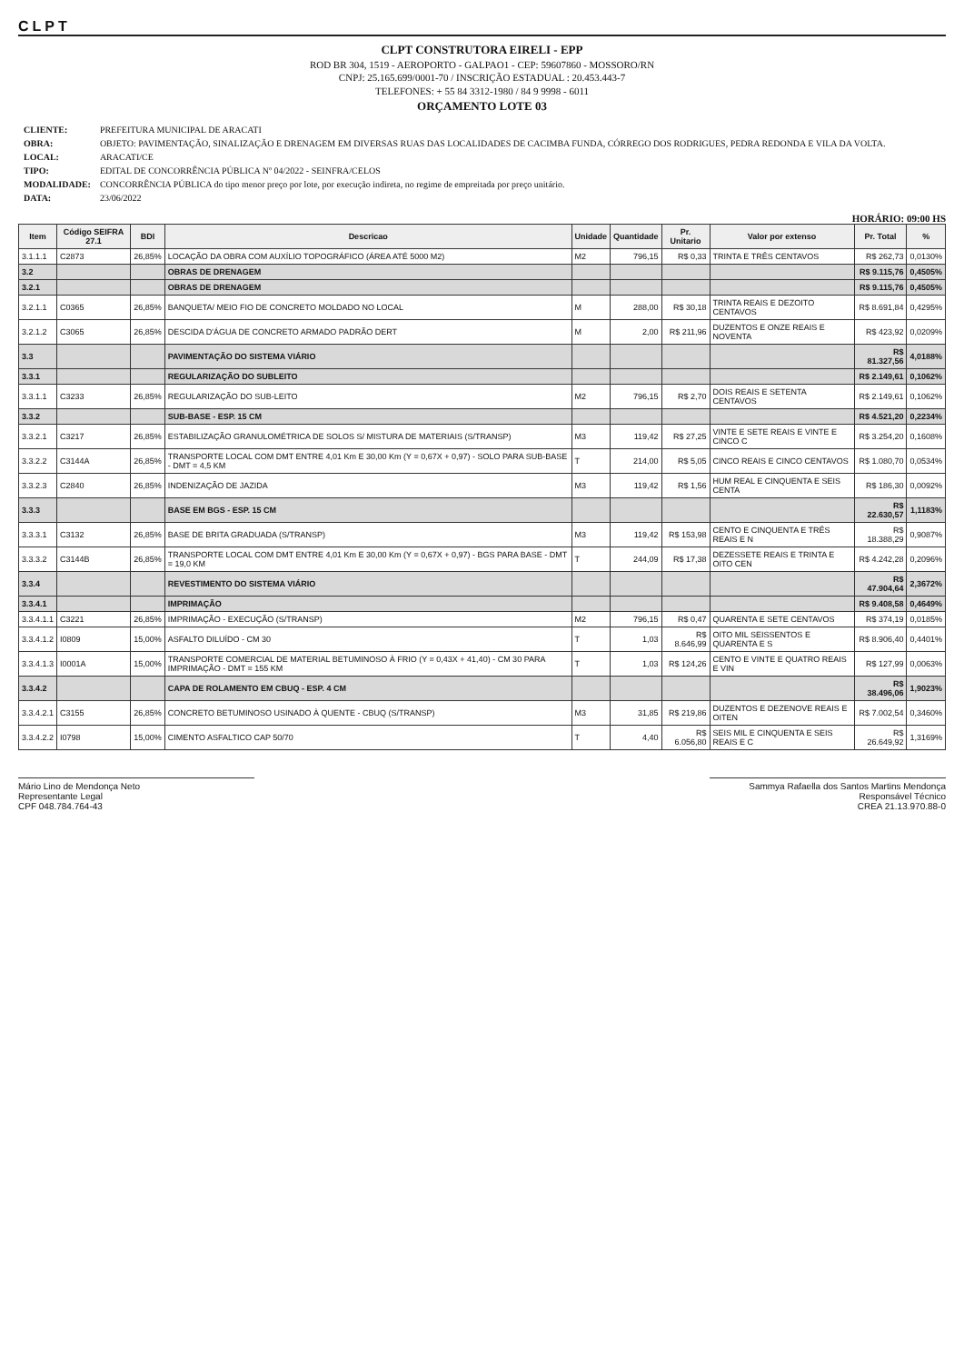CLPT
CLPT CONSTRUTORA EIRELI - EPP
ROD BR 304, 1519 - AEROPORTO - GALPAO1 - CEP: 59607860 - MOSSORO/RN
CNPJ: 25.165.699/0001-70 / INSCRIÇÃO ESTADUAL : 20.453.443-7
TELEFONES: + 55 84 3312-1980 / 84 9 9998 - 6011
ORÇAMENTO LOTE 03
| CLIENTE: | PREFEITURA MUNICIPAL DE ARACATI |
| OBRA: | OBJETO: PAVIMENTAÇÃO, SINALIZAÇÃO E DRENAGEM EM DIVERSAS RUAS DAS LOCALIDADES DE CACIMBA FUNDA, CÓRREGO DOS RODRIGUES, PEDRA REDONDA E VILA DA VOLTA. |
| LOCAL: | ARACATI/CE |
| TIPO: | EDITAL DE CONCORRÊNCIA PÚBLICA Nº 04/2022 - SEINFRA/CELOS |
| MODALIDADE: | CONCORRÊNCIA PÚBLICA do tipo menor preço por lote, por execução indireta, no regime de empreitada por preço unitário. |
| DATA: | 23/06/2022 |
HORÁRIO: 09:00 HS
| Item | Código SEIFRA 27.1 | BDI | Descricao | Unidade | Quantidade | Pr. Unitario | Valor por extenso | Pr. Total | % |
| --- | --- | --- | --- | --- | --- | --- | --- | --- | --- |
| 3.1.1.1 | C2873 | 26,85% | LOCAÇÃO DA OBRA COM AUXÍLIO TOPOGRÁFICO (ÁREA ATÉ 5000 M2) | M2 | 796,15 | R$ 0,33 | TRINTA E TRÊS CENTAVOS | R$ 262,73 | 0,0130% |
| 3.2 | | | OBRAS DE DRENAGEM | | | | | R$ 9.115,76 | 0,4505% |
| 3.2.1 | | | OBRAS DE DRENAGEM | | | | | R$ 9.115,76 | 0,4505% |
| 3.2.1.1 | C0365 | 26,85% | BANQUETA/ MEIO FIO DE CONCRETO MOLDADO NO LOCAL | M | 288,00 | R$ 30,18 | TRINTA REAIS E DEZOITO CENTAVOS | R$ 8.691,84 | 0,4295% |
| 3.2.1.2 | C3065 | 26,85% | DESCIDA D'ÁGUA DE CONCRETO ARMADO PADRÃO DERT | M | 2,00 | R$ 211,96 | DUZENTOS E ONZE REAIS E NOVENTA | R$ 423,92 | 0,0209% |
| 3.3 | | | PAVIMENTAÇÃO DO SISTEMA VIÁRIO | | | | | R$ 81.327,56 | 4,0188% |
| 3.3.1 | | | REGULARIZAÇÃO DO SUBLEITO | | | | | R$ 2.149,61 | 0,1062% |
| 3.3.1.1 | C3233 | 26,85% | REGULARIZAÇÃO DO SUB-LEITO | M2 | 796,15 | R$ 2,70 | DOIS REAIS E SETENTA CENTAVOS | R$ 2.149,61 | 0,1062% |
| 3.3.2 | | | SUB-BASE - ESP. 15 CM | | | | | R$ 4.521,20 | 0,2234% |
| 3.3.2.1 | C3217 | 26,85% | ESTABILIZAÇÃO GRANULOMÉTRICA DE SOLOS S/ MISTURA DE MATERIAIS (S/TRANSP) | M3 | 119,42 | R$ 27,25 | VINTE E SETE REAIS E VINTE E CINCO C | R$ 3.254,20 | 0,1608% |
| 3.3.2.2 | C3144A | 26,85% | TRANSPORTE LOCAL COM DMT ENTRE 4,01 Km E 30,00 Km (Y = 0,67X + 0,97) - SOLO PARA SUB-BASE - DMT = 4,5 KM | T | 214,00 | R$ 5,05 | CINCO REAIS E CINCO CENTAVOS | R$ 1.080,70 | 0,0534% |
| 3.3.2.3 | C2840 | 26,85% | INDENIZAÇÃO DE JAZIDA | M3 | 119,42 | R$ 1,56 | HUM REAL E CINQUENTA E SEIS CENTA | R$ 186,30 | 0,0092% |
| 3.3.3 | | | BASE EM BGS - ESP. 15 CM | | | | | R$ 22.630,57 | 1,1183% |
| 3.3.3.1 | C3132 | 26,85% | BASE DE BRITA GRADUADA (S/TRANSP) | M3 | 119,42 | R$ 153,98 | CENTO E CINQUENTA E TRÊS REAIS E N | R$ 18.388,29 | 0,9087% |
| 3.3.3.2 | C3144B | 26,85% | TRANSPORTE LOCAL COM DMT ENTRE 4,01 Km E 30,00 Km (Y = 0,67X + 0,97) - BGS PARA BASE - DMT = 19,0 KM | T | 244,09 | R$ 17,38 | DEZESSETE REAIS E TRINTA E OITO CEN | R$ 4.242,28 | 0,2096% |
| 3.3.4 | | | REVESTIMENTO DO SISTEMA VIÁRIO | | | | | R$ 47.904,64 | 2,3672% |
| 3.3.4.1 | | | IMPRIMAÇÃO | | | | | R$ 9.408,58 | 0,4649% |
| 3.3.4.1.1 | C3221 | 26,85% | IMPRIMAÇÃO - EXECUÇÃO (S/TRANSP) | M2 | 796,15 | R$ 0,47 | QUARENTA E SETE CENTAVOS | R$ 374,19 | 0,0185% |
| 3.3.4.1.2 | I0809 | 15,00% | ASFALTO DILUÍDO - CM 30 | T | 1,03 | R$ 8.646,99 | OITO MIL SEISSENTOS E QUARENTA E S | R$ 8.906,40 | 0,4401% |
| 3.3.4.1.3 | I0001A | 15,00% | TRANSPORTE COMERCIAL DE MATERIAL BETUMINOSO À FRIO (Y = 0,43X + 41,40) - CM 30 PARA IMPRIMAÇÃO - DMT = 155 KM | T | 1,03 | R$ 124,26 | CENTO E VINTE E QUATRO REAIS E VIN | R$ 127,99 | 0,0063% |
| 3.3.4.2 | | | CAPA DE ROLAMENTO EM CBUQ - ESP. 4 CM | | | | | R$ 38.496,06 | 1,9023% |
| 3.3.4.2.1 | C3155 | 26,85% | CONCRETO BETUMINOSO USINADO À QUENTE - CBUQ (S/TRANSP) | M3 | 31,85 | R$ 219,86 | DUZENTOS E DEZENOVE REAIS E OITEN | R$ 7.002,54 | 0,3460% |
| 3.3.4.2.2 | I0798 | 15,00% | CIMENTO ASFALTICO CAP 50/70 | T | 4,40 | R$ 6.056,80 | SEIS MIL E CINQUENTA E SEIS REAIS E C | R$ 26.649,92 | 1,3169% |
Mário Lino de Mendonça Neto
Representante Legal
CPF 048.784.764-43
Sammya Rafaella dos Santos Martins Mendonça
Responsável Técnico
CREA 21.13.970.88-0